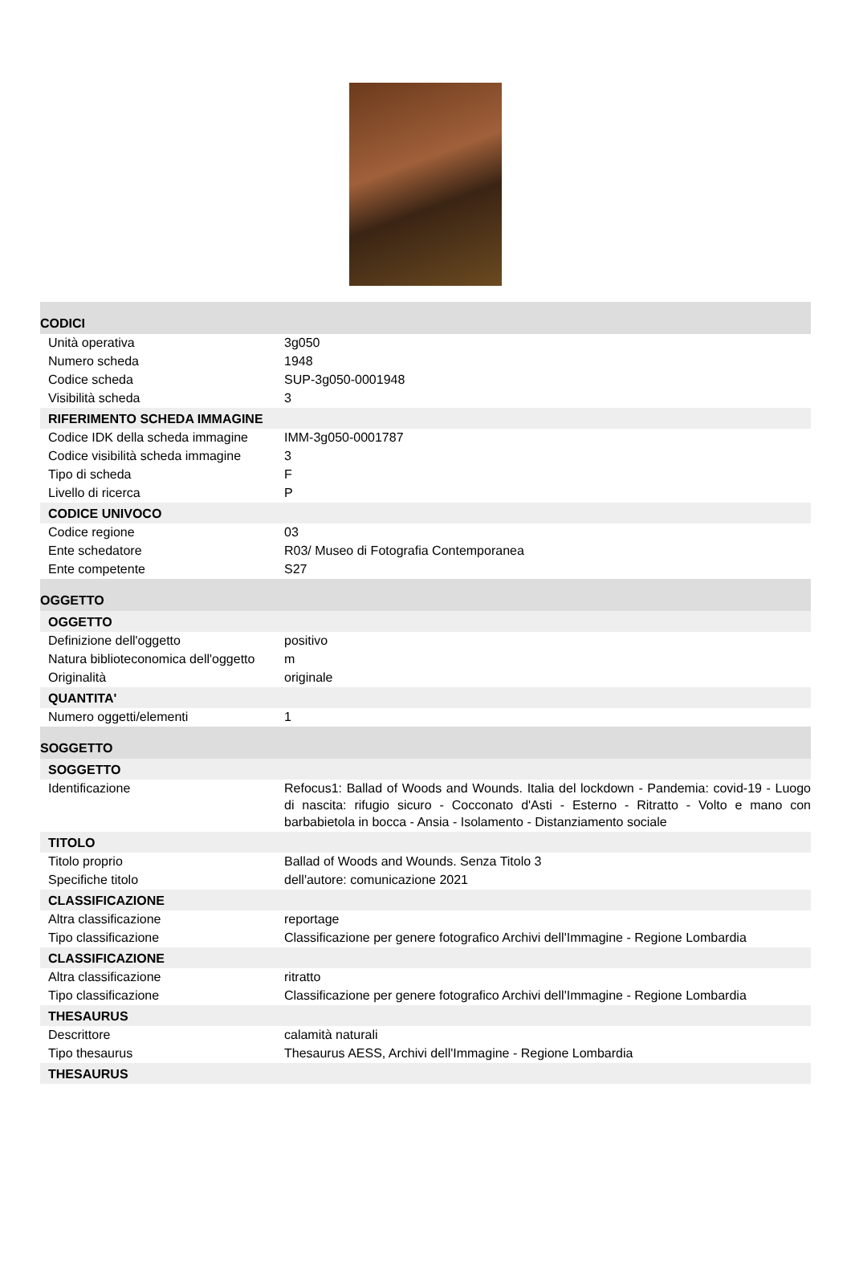CODICI
| Unità operativa | 3g050 |
| Numero scheda | 1948 |
| Codice scheda | SUP-3g050-0001948 |
| Visibilità scheda | 3 |
RIFERIMENTO SCHEDA IMMAGINE
| Codice IDK della scheda immagine | IMM-3g050-0001787 |
| Codice visibilità scheda immagine | 3 |
| Tipo di scheda | F |
| Livello di ricerca | P |
CODICE UNIVOCO
| Codice regione | 03 |
| Ente schedatore | R03/ Museo di Fotografia Contemporanea |
| Ente competente | S27 |
OGGETTO
OGGETTO
| Definizione dell'oggetto | positivo |
| Natura biblioteconomica dell'oggetto | m |
| Originalità | originale |
QUANTITA'
| Numero oggetti/elementi | 1 |
SOGGETTO
SOGGETTO
| Identificazione | Refocus1: Ballad of Woods and Wounds. Italia del lockdown - Pandemia: covid-19 - Luogo di nascita: rifugio sicuro - Cocconato d'Asti - Esterno - Ritratto - Volto e mano con barbabietola in bocca - Ansia - Isolamento - Distanziamento sociale |
TITOLO
| Titolo proprio | Ballad of Woods and Wounds. Senza Titolo 3 |
| Specifiche titolo | dell'autore: comunicazione 2021 |
CLASSIFICAZIONE
| Altra classificazione | reportage |
| Tipo classificazione | Classificazione per genere fotografico Archivi dell'Immagine - Regione Lombardia |
CLASSIFICAZIONE
| Altra classificazione | ritratto |
| Tipo classificazione | Classificazione per genere fotografico Archivi dell'Immagine - Regione Lombardia |
THESAURUS
| Descrittore | calamità naturali |
| Tipo thesaurus | Thesaurus AESS, Archivi dell'Immagine - Regione Lombardia |
THESAURUS